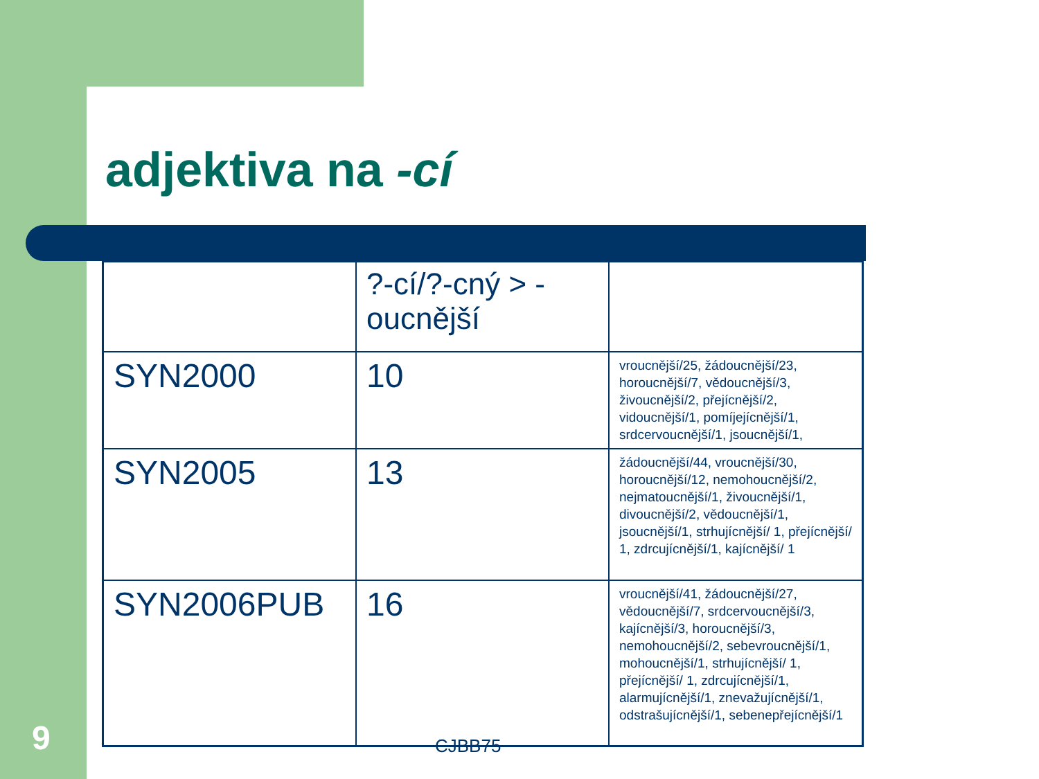adjektiva na -cí
| | ?-cí/?-cný > -oucnější | |
| SYN2000 | 10 | vroucnější/25, žádoucnější/23, horoucnější/7, vědoucnější/3, živoucnější/2, přejícnější/2, vidoucnější/1, pomíjejícnější/1, srdcervoucnější/1, jsoucnější/1, |
| SYN2005 | 13 | žádoucnější/44, vroucnější/30, horoucnější/12, nemohoucnější/2, nejmatoucnější/1, živoucnější/1, divoucnější/2, vědoucnější/1, jsoucnější/1, strhujícnější/ 1, přejícnější/ 1, zdrcujícnější/1, kajícnější/ 1 |
| SYN2006PUB | 16 | vroucnější/41, žádoucnější/27, vědoucnější/7, srdcervoucnější/3, kajícnější/3, horoucnější/3, nemohoucnější/2, sebevroucnější/1, mohoucnější/1, strhujícnější/ 1, přejícnější/ 1, zdrcujícnější/1, alarmujícnější/1, znevažujícnější/1, odstrašujícnější/1, sebenepřejícnější/1 |
9 CJBB75